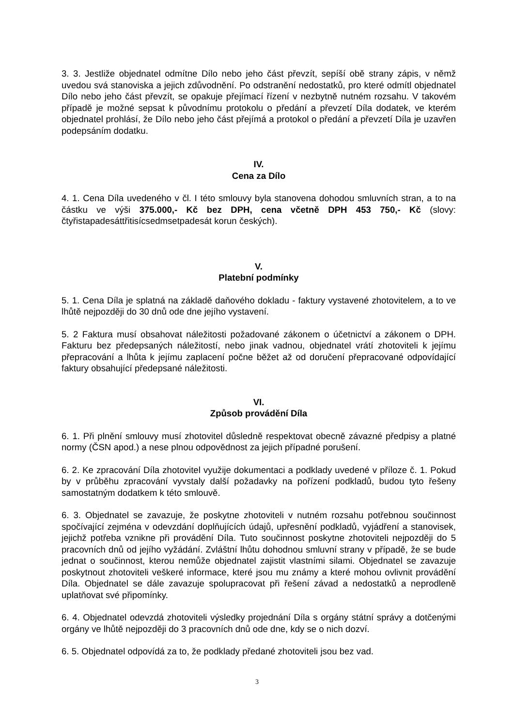3. 3. Jestliže objednatel odmítne Dílo nebo jeho část převzít, sepíší obě strany zápis, v němž uvedou svá stanoviska a jejich zdůvodnění. Po odstranění nedostatků, pro které odmítl objednatel Dílo nebo jeho část převzít, se opakuje přejímací řízení v nezbytně nutném rozsahu. V takovém případě je možné sepsat k původnímu protokolu o předání a převzetí Díla dodatek, ve kterém objednatel prohlásí, že Dílo nebo jeho část přejímá a protokol o předání a převzetí Díla je uzavřen podepsáním dodatku.
IV.
Cena za Dílo
4. 1. Cena Díla uvedeného v čl. I této smlouvy byla stanovena dohodou smluvních stran, a to na částku ve výši 375.000,- Kč bez DPH, cena včetně DPH 453 750,- Kč (slovy: čtyřistapadesáttřitisícsedmsetpadesát korun českých).
V.
Platební podmínky
5. 1. Cena Díla je splatná na základě daňového dokladu - faktury vystavené zhotovitelem, a to ve lhůtě nejpozději do 30 dnů ode dne jejího vystavení.
5. 2 Faktura musí obsahovat náležitosti požadované zákonem o účetnictví a zákonem o DPH. Fakturu bez předepsaných náležitostí, nebo jinak vadnou, objednatel vrátí zhotoviteli k jejímu přepracování a lhůta k jejímu zaplacení počne běžet až od doručení přepracované odpovídající faktury obsahující předepsané náležitosti.
VI.
Způsob provádění Díla
6. 1. Při plnění smlouvy musí zhotovitel důsledně respektovat obecně závazné předpisy a platné normy (ČSN apod.) a nese plnou odpovědnost za jejich případné porušení.
6. 2. Ke zpracování Díla zhotovitel využije dokumentaci a podklady uvedené v příloze č. 1. Pokud by v průběhu zpracování vyvstaly další požadavky na pořízení podkladů, budou tyto řešeny samostatným dodatkem k této smlouvě.
6. 3. Objednatel se zavazuje, že poskytne zhotoviteli v nutném rozsahu potřebnou součinnost spočívající zejména v odevzdání doplňujících údajů, upřesnění podkladů, vyjádření a stanovisek, jejichž potřeba vznikne při provádění Díla. Tuto součinnost poskytne zhotoviteli nejpozději do 5 pracovních dnů od jejího vyžádání. Zvláštní lhůtu dohodnou smluvní strany v případě, že se bude jednat o součinnost, kterou nemůže objednatel zajistit vlastními silami. Objednatel se zavazuje poskytnout zhotoviteli veškeré informace, které jsou mu známy a které mohou ovlivnit provádění Díla. Objednatel se dále zavazuje spolupracovat při řešení závad a nedostatků a neprodleně uplatňovat své připomínky.
6. 4. Objednatel odevzdá zhotoviteli výsledky projednání Díla s orgány státní správy a dotčenými orgány ve lhůtě nejpozději do 3 pracovních dnů ode dne, kdy se o nich dozví.
6. 5. Objednatel odpovídá za to, že podklady předané zhotoviteli jsou bez vad.
3